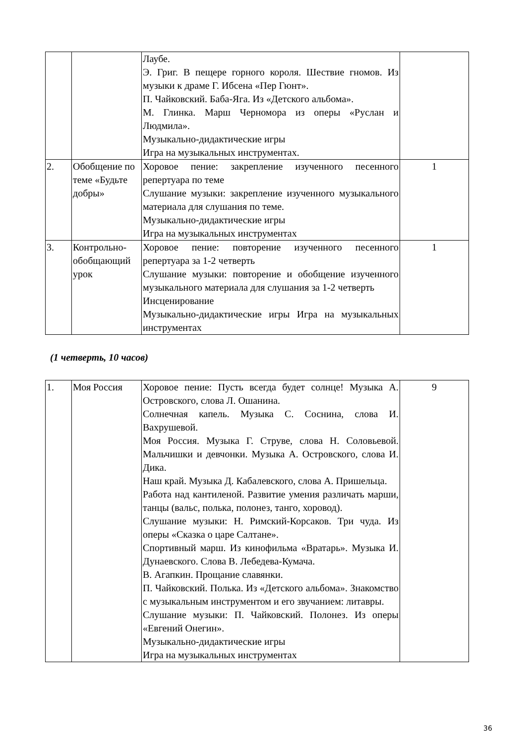| | | Лаубе. Э. Григ. В пещере горного короля. Шествие гномов. Из музыки к драме Г. Ибсена «Пер Гюнт». П. Чайковский. Баба-Яга. Из «Детского альбома». М. Глинка. Марш Черномора из оперы «Руслан и Людмила». Музыкально-дидактические игры Игра на музыкальных инструментах. | |
| 2. | Обобщение по теме «Будьте добры» | Хоровое пение: закрепление изученного песенного репертуара по теме Слушание музыки: закрепление изученного музыкального материала для слушания по теме. Музыкально-дидактические игры Игра на музыкальных инструментах | 1 |
| 3. | Контрольно-обобщающий урок | Хоровое пение: повторение изученного песенного репертуара за 1-2 четверть Слушание музыки: повторение и обобщение изученного музыкального материала для слушания за 1-2 четверть Инсценирование Музыкально-дидактические игры Игра на музыкальных инструментах | 1 |
(1 четверть, 10 часов)
| 1. | Моя Россия | Хоровое пение: Пусть всегда будет солнце! Музыка А. Островского, слова Л. Ошанина. Солнечная капель. Музыка С. Соснина, слова И. Вахрушевой. Моя Россия. Музыка Г. Струве, слова Н. Соловьевой. Мальчишки и девчонки. Музыка А. Островского, слова И. Дика. Наш край. Музыка Д. Кабалевского, слова А. Пришельца. Работа над кантиленой. Развитие умения различать марши, танцы (вальс, полька, полонез, танго, хоровод). Слушание музыки: Н. Римский-Корсаков. Три чуда. Из оперы «Сказка о царе Салтане». Спортивный марш. Из кинофильма «Вратарь». Музыка И. Дунаевского. Слова В. Лебедева-Кумача. В. Агапкин. Прощание славянки. П. Чайковский. Полька. Из «Детского альбома». Знакомство с музыкальным инструментом и его звучанием: литавры. Слушание музыки: П. Чайковский. Полонез. Из оперы «Евгений Онегин». Музыкально-дидактические игры Игра на музыкальных инструментах | 9 |
36